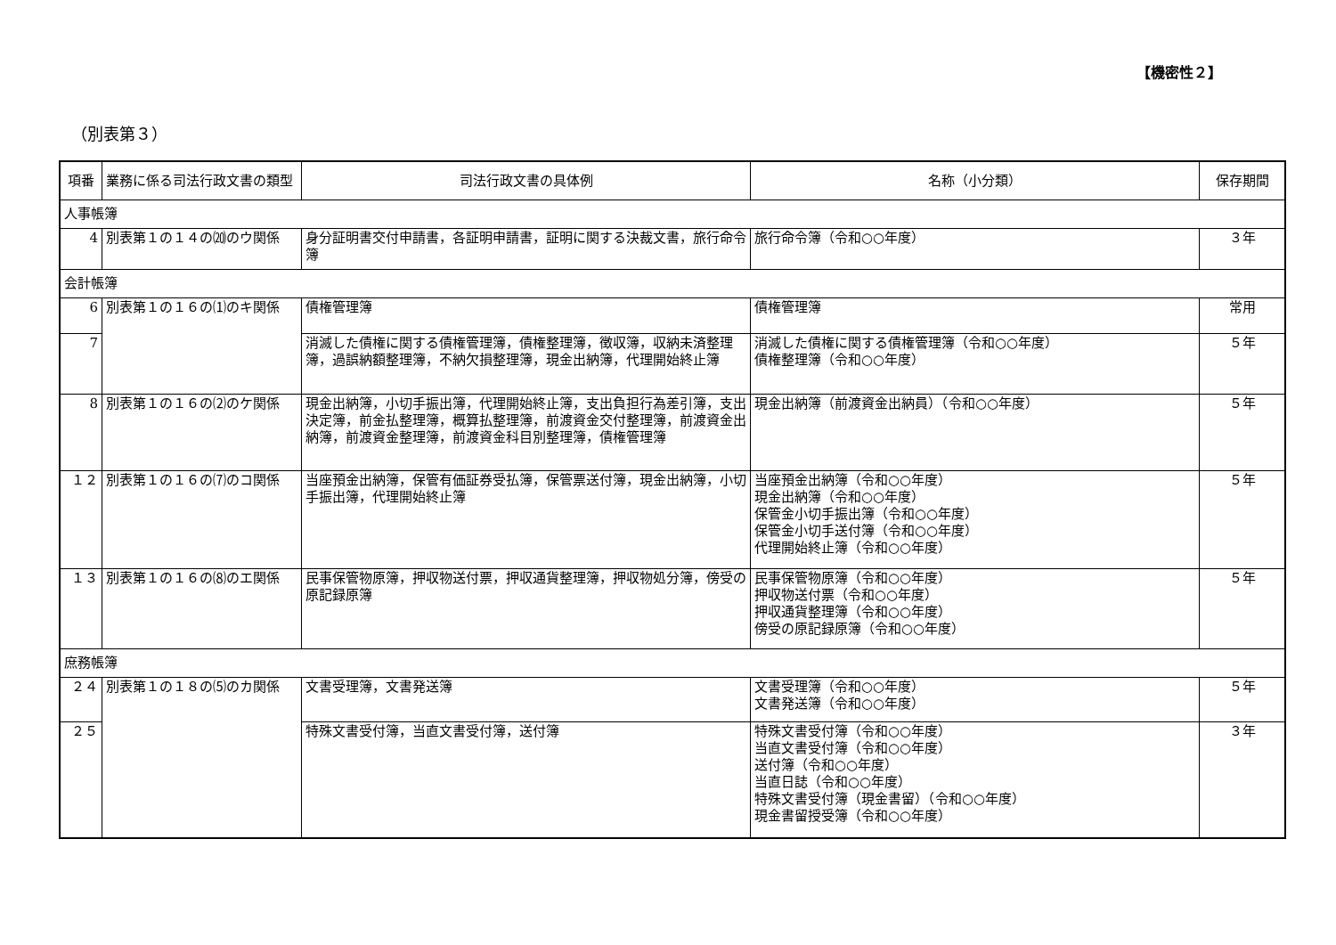【機密性２】
（別表第３）
| 項番 | 業務に係る司法行政文書の類型 | 司法行政文書の具体例 | 名称（小分類） | 保存期間 |
| --- | --- | --- | --- | --- |
| 人事帳簿 | | | | |
| 4 | 別表第１の１４の⒇のウ関係 | 身分証明書交付申請書，各証明申請書，証明に関する決裁文書，旅行命令簿 | 旅行命令簿（令和○○年度） | ３年 |
| 会計帳簿 | | | | |
| 6 | 別表第１の１６の⑴のキ関係 | 債権管理簿 | 債権管理簿 | 常用 |
| 7 | | 消滅した債権に関する債権管理簿，債権整理簿，徴収簿，収納未済整理簿，過誤納額整理簿，不納欠損整理簿，現金出納簿，代理開始終止簿 | 消滅した債権に関する債権管理簿（令和○○年度） 債権整理簿（令和○○年度） | ５年 |
| 8 | 別表第１の１６の⑵のケ関係 | 現金出納簿，小切手振出簿，代理開始終止簿，支出負担行為差引簿，支出決定簿，前金払整理簿，概算払整理簿，前渡資金交付整理簿，前渡資金出納簿，前渡資金整理簿，前渡資金科目別整理簿，債権管理簿 | 現金出納簿（前渡資金出納員）（令和○○年度） | ５年 |
| １２ | 別表第１の１６の⑺のコ関係 | 当座預金出納簿，保管有価証券受払簿，保管票送付簿，現金出納簿，小切手振出簿，代理開始終止簿 | 当座預金出納簿（令和○○年度） 現金出納簿（令和○○年度） 保管金小切手振出簿（令和○○年度） 保管金小切手送付簿（令和○○年度） 代理開始終止簿（令和○○年度） | ５年 |
| １３ | 別表第１の１６の⑻のエ関係 | 民事保管物原簿，押収物送付票，押収通貨整理簿，押収物処分簿，傍受の原記録原簿 | 民事保管物原簿（令和○○年度） 押収物送付票（令和○○年度） 押収通貨整理簿（令和○○年度） 傍受の原記録原簿（令和○○年度） | ５年 |
| 庶務帳簿 | | | | |
| ２４ | 別表第１の１８の⑸のカ関係 | 文書受理簿，文書発送簿 | 文書受理簿（令和○○年度） 文書発送簿（令和○○年度） | ５年 |
| ２５ | | 特殊文書受付簿，当直文書受付簿，送付簿 | 特殊文書受付簿（令和○○年度） 当直文書受付簿（令和○○年度） 送付簿（令和○○年度） 当直日誌（令和○○年度） 特殊文書受付簿（現金書留）（令和○○年度） 現金書留授受簿（令和○○年度） | ３年 |